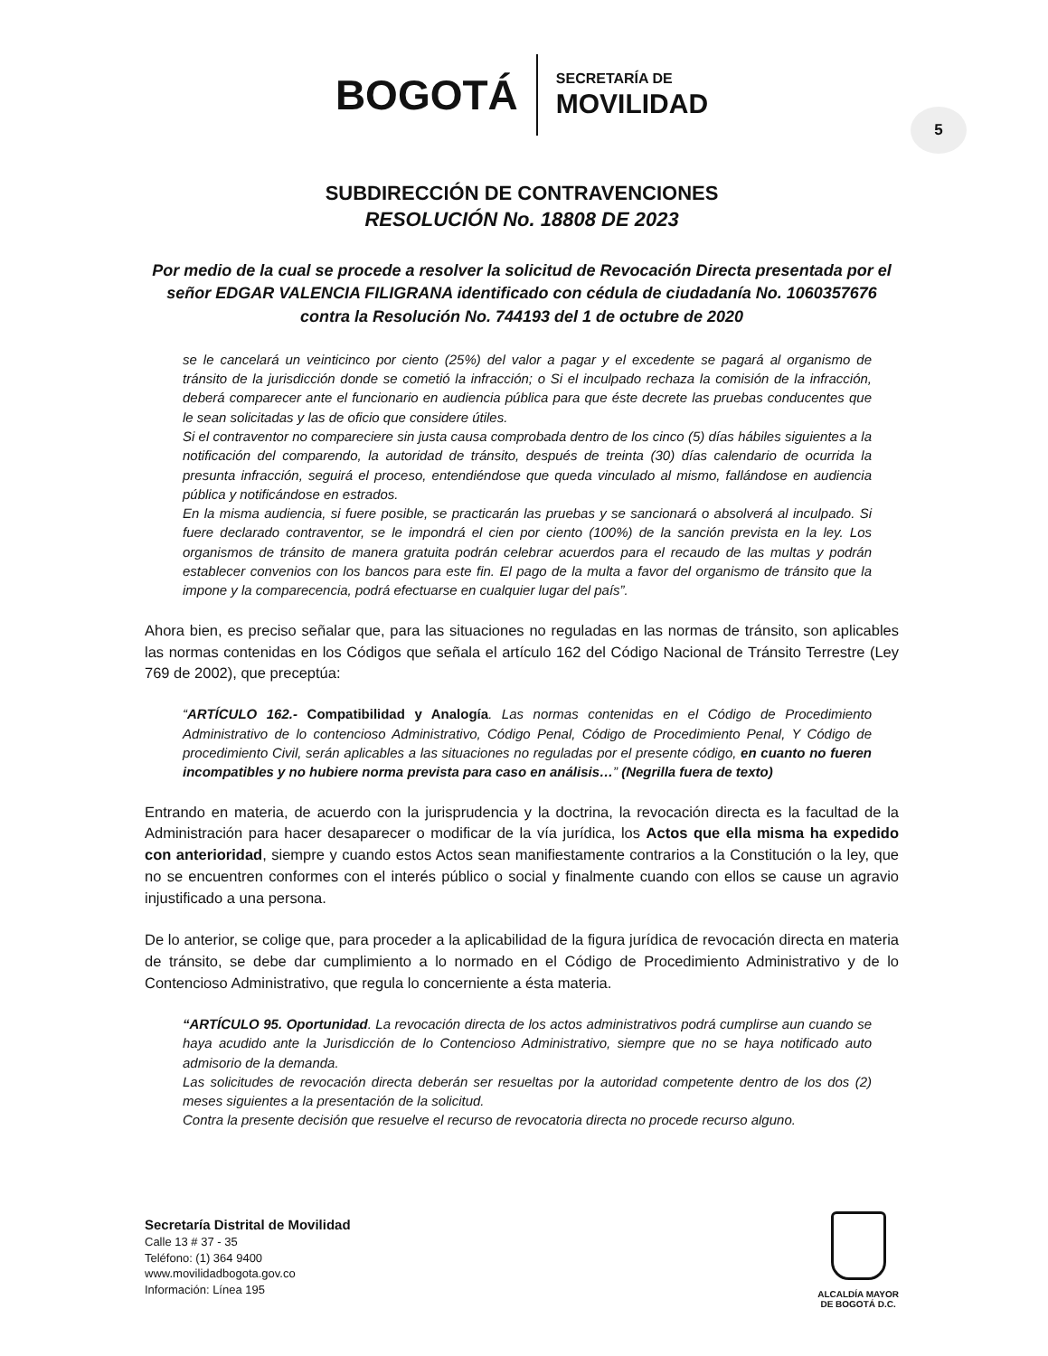BOGOTÁ
SECRETARÍA DE
MOVILIDAD
5
SUBDIRECCIÓN DE CONTRAVENCIONES
RESOLUCIÓN No. 18808 DE 2023
Por medio de la cual se procede a resolver la solicitud de Revocación Directa presentada por el señor EDGAR VALENCIA FILIGRANA identificado con cédula de ciudadanía No. 1060357676 contra la Resolución No. 744193 del 1 de octubre de 2020
se le cancelará un veinticinco por ciento (25%) del valor a pagar y el excedente se pagará al organismo de tránsito de la jurisdicción donde se cometió la infracción; o Si el inculpado rechaza la comisión de la infracción, deberá comparecer ante el funcionario en audiencia pública para que éste decrete las pruebas conducentes que le sean solicitadas y las de oficio que considere útiles.
Si el contraventor no compareciere sin justa causa comprobada dentro de los cinco (5) días hábiles siguientes a la notificación del comparendo, la autoridad de tránsito, después de treinta (30) días calendario de ocurrida la presunta infracción, seguirá el proceso, entendiéndose que queda vinculado al mismo, fallándose en audiencia pública y notificándose en estrados.
En la misma audiencia, si fuere posible, se practicarán las pruebas y se sancionará o absolverá al inculpado. Si fuere declarado contraventor, se le impondrá el cien por ciento (100%) de la sanción prevista en la ley. Los organismos de tránsito de manera gratuita podrán celebrar acuerdos para el recaudo de las multas y podrán establecer convenios con los bancos para este fin. El pago de la multa a favor del organismo de tránsito que la impone y la comparecencia, podrá efectuarse en cualquier lugar del país”.
Ahora bien, es preciso señalar que, para las situaciones no reguladas en las normas de tránsito, son aplicables las normas contenidas en los Códigos que señala el artículo 162 del Código Nacional de Tránsito Terrestre (Ley 769 de 2002), que preceptúa:
“ARTÍCULO 162.- Compatibilidad y Analogía. Las normas contenidas en el Código de Procedimiento Administrativo de lo contencioso Administrativo, Código Penal, Código de Procedimiento Penal, Y Código de procedimiento Civil, serán aplicables a las situaciones no reguladas por el presente código, en cuanto no fueren incompatibles y no hubiere norma prevista para caso en análisis…” (Negrilla fuera de texto)
Entrando en materia, de acuerdo con la jurisprudencia y la doctrina, la revocación directa es la facultad de la Administración para hacer desaparecer o modificar de la vía jurídica, los Actos que ella misma ha expedido con anterioridad, siempre y cuando estos Actos sean manifiestamente contrarios a la Constitución o la ley, que no se encuentren conformes con el interés público o social y finalmente cuando con ellos se cause un agravio injustificado a una persona.
De lo anterior, se colige que, para proceder a la aplicabilidad de la figura jurídica de revocación directa en materia de tránsito, se debe dar cumplimiento a lo normado en el Código de Procedimiento Administrativo y de lo Contencioso Administrativo, que regula lo concerniente a ésta materia.
“ARTÍCULO 95. Oportunidad. La revocación directa de los actos administrativos podrá cumplirse aun cuando se haya acudido ante la Jurisdicción de lo Contencioso Administrativo, siempre que no se haya notificado auto admisorio de la demanda.
Las solicitudes de revocación directa deberán ser resueltas por la autoridad competente dentro de los dos (2) meses siguientes a la presentación de la solicitud.
Contra la presente decisión que resuelve el recurso de revocatoria directa no procede recurso alguno.
Secretaría Distrital de Movilidad
Calle 13 # 37 - 35
Teléfono: (1) 364 9400
www.movilidadbogota.gov.co
Información: Línea 195
ALCALDÍA MAYOR
DE BOGOTÁ D.C.